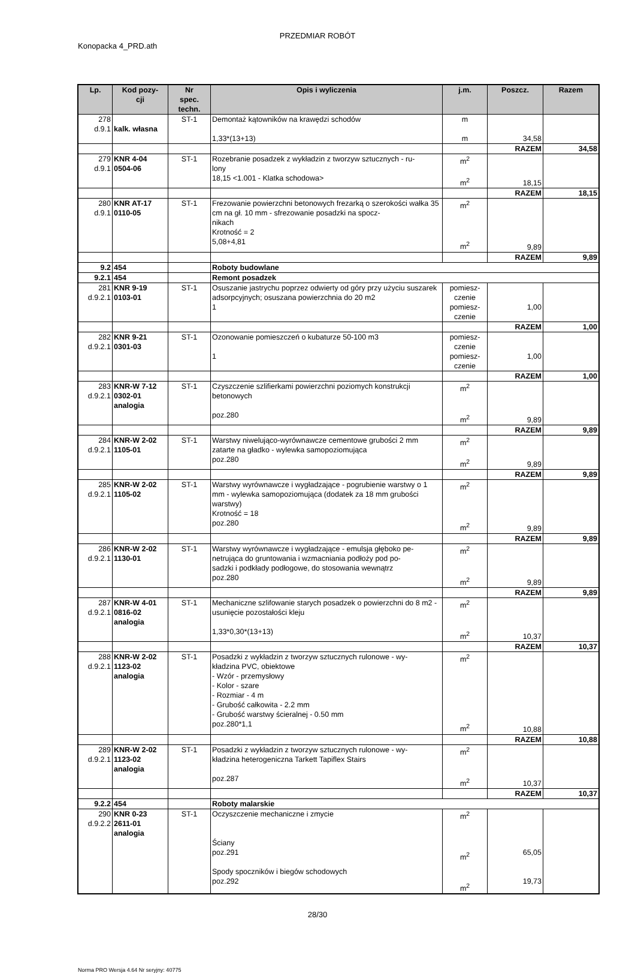PRZEDMIAR ROBÓT
Konopacka 4_PRD.ath
| Lp. | Kod pozy- cji | Nr spec. techn. | Opis i wyliczenia | j.m. | Poszcz. | Razem |
| --- | --- | --- | --- | --- | --- | --- |
| 278 d.9.1 | kalk. własna | ST-1 | Demontaż kątowników na krawędzi schodów 1,33*(13+13) | m m | 34,58 | |
| | | | | | RAZEM | 34,58 |
| 279 d.9.1 | KNR 4-04 0504-06 | ST-1 | Rozebranie posadzek z wykładzin z tworzyw sztucznych - ru- lony 18,15 <1.001 - Klatka schodowa> | m<sup>2</sup> m<sup>2</sup> | 18,15 | |
| | | | | | RAZEM | 18,15 |
| 280 d.9.1 | KNR AT-17 0110-05 | ST-1 | Frezowanie powierzchni betonowych frezarką o szerokości wałka 35 cm na gł. 10 mm - sfrezowanie posadzki na spocz- nikach Krotność = 2 5,08+4,81 | m<sup>2</sup> m<sup>2</sup> | 9,89 | |
| | | | | | RAZEM | 9,89 |
| 9.2 | 454 | | Roboty budowlane | | | |
| 9.2.1 | 454 | | Remont posadzek | | | |
| 281 d.9.2.1 | KNR 9-19 0103-01 | ST-1 | Osuszanie jastrychu poprzez odwierty od góry przy użyciu suszarek adsorpcyjnych; osuszana powierzchnia do 20 m2 1 | pomiesz- czenie pomiesz- czenie | 1,00 | |
| | | | | | RAZEM | 1,00 |
| 282 d.9.2.1 | KNR 9-21 0301-03 | ST-1 | Ozonowanie pomieszczeń o kubaturze 50-100 m3 1 | pomiesz- czenie pomiesz- czenie | 1,00 | |
| | | | | | RAZEM | 1,00 |
| 283 d.9.2.1 | KNR-W 7-12 0302-01 analogia | ST-1 | Czyszczenie szlifierkami powierzchni poziomych konstrukcji betonowych poz.280 | m<sup>2</sup> m<sup>2</sup> | 9,89 | |
| | | | | | RAZEM | 9,89 |
| 284 d.9.2.1 | KNR-W 2-02 1105-01 | ST-1 | Warstwy niwelująco-wyrównawcze cementowe grubości 2 mm zatarte na gładko - wylewka samopoziomująca poz.280 | m<sup>2</sup> m<sup>2</sup> | 9,89 | |
| | | | | | RAZEM | 9,89 |
| 285 d.9.2.1 | KNR-W 2-02 1105-02 | ST-1 | Warstwy wyrównawcze i wygładzające - pogrubienie warstwy o 1 mm - wylewka samopoziomująca (dodatek za 18 mm grubości warstwy) Krotność = 18 poz.280 | m<sup>2</sup> m<sup>2</sup> | 9,89 | |
| | | | | | RAZEM | 9,89 |
| 286 d.9.2.1 | KNR-W 2-02 1130-01 | ST-1 | Warstwy wyrównawcze i wygładzające - emulsja głęboko pe- netrująca do gruntowania i wzmacniania podłoży pod po- sadzki i podkłady podłogowe, do stosowania wewnątrz poz.280 | m<sup>2</sup> m<sup>2</sup> | 9,89 | |
| | | | | | RAZEM | 9,89 |
| 287 d.9.2.1 | KNR-W 4-01 0816-02 analogia | ST-1 | Mechaniczne szlifowanie starych posadzek o powierzchni do 8 m2 - usunięcie pozostałości kleju 1,33*0,30*(13+13) | m<sup>2</sup> m<sup>2</sup> | 10,37 | |
| | | | | | RAZEM | 10,37 |
| 288 d.9.2.1 | KNR-W 2-02 1123-02 analogia | ST-1 | Posadzki z wykładzin z tworzyw sztucznych rulonowe - wy- kładzina PVC, obiektowe - Wzór - przemysłowy - Kolor - szare - Rozmiar - 4 m - Grubość całkowita - 2.2 mm - Grubość warstwy ścieralnej - 0.50 mm poz.280*1,1 | m<sup>2</sup> m<sup>2</sup> | 10,88 | |
| | | | | | RAZEM | 10,88 |
| 289 d.9.2.1 | KNR-W 2-02 1123-02 analogia | ST-1 | Posadzki z wykładzin z tworzyw sztucznych rulonowe - wy- kładzina heterogeniczna Tarkett Tapiflex Stairs poz.287 | m<sup>2</sup> m<sup>2</sup> | 10,37 | |
| | | | | | RAZEM | 10,37 |
| 9.2.2 | 454 | | Roboty malarskie | | | |
| 290 d.9.2.2 | KNR 0-23 2611-01 analogia | ST-1 | Oczyszczenie mechaniczne i zmycie Ściany poz.291 Spody spoczników i biegów schodowych poz.292 | m<sup>2</sup> m<sup>2</sup> m<sup>2</sup> | 65,05 19,73 | |
28/30
Norma PRO Wersja 4.64 Nr seryjny: 40775